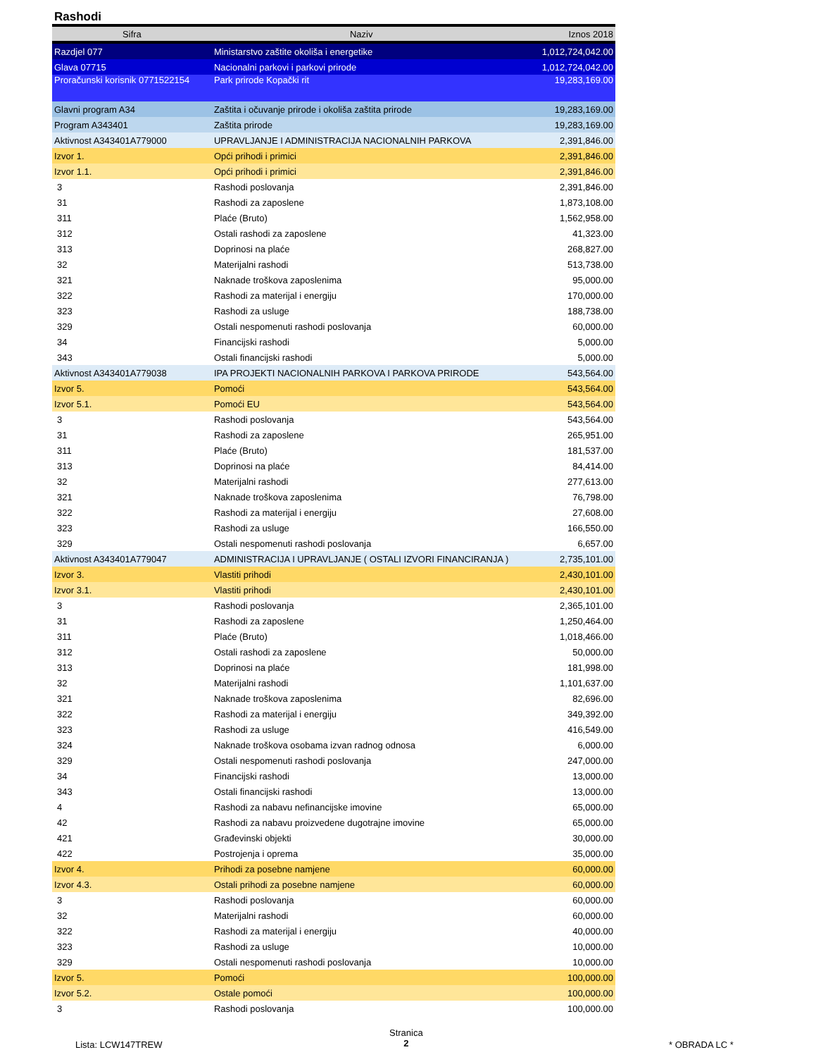Rashodi
| Sifra | Naziv | Iznos 2018 |
| --- | --- | --- |
| Razdjel 077 | Ministarstvo zaštite okoliša i energetike | 1,012,724,042.00 |
| Glava 07715 | Nacionalni parkovi i parkovi prirode | 1,012,724,042.00 |
| Proračunski korisnik 0771522154 | Park prirode Kopački rit | 19,283,169.00 |
| Glavni program A34 | Zaštita i očuvanje prirode i okoliša zaštita prirode | 19,283,169.00 |
| Program A343401 | Zaštita prirode | 19,283,169.00 |
| Aktivnost A343401A779000 | UPRAVLJANJE I ADMINISTRACIJA NACIONALNIH PARKOVA | 2,391,846.00 |
| Izvor 1. | Opći prihodi i primici | 2,391,846.00 |
| Izvor 1.1. | Opći prihodi i primici | 2,391,846.00 |
| 3 | Rashodi poslovanja | 2,391,846.00 |
| 31 | Rashodi za zaposlene | 1,873,108.00 |
| 311 | Plaće (Bruto) | 1,562,958.00 |
| 312 | Ostali rashodi za zaposlene | 41,323.00 |
| 313 | Doprinosi na plaće | 268,827.00 |
| 32 | Materijalni rashodi | 513,738.00 |
| 321 | Naknade troškova zaposlenima | 95,000.00 |
| 322 | Rashodi za materijal i energiju | 170,000.00 |
| 323 | Rashodi za usluge | 188,738.00 |
| 329 | Ostali nespomenuti rashodi poslovanja | 60,000.00 |
| 34 | Financijski rashodi | 5,000.00 |
| 343 | Ostali financijski rashodi | 5,000.00 |
| Aktivnost A343401A779038 | IPA PROJEKTI NACIONALNIH PARKOVA I PARKOVA PRIRODE | 543,564.00 |
| Izvor 5. | Pomoći | 543,564.00 |
| Izvor 5.1. | Pomoći EU | 543,564.00 |
| 3 | Rashodi poslovanja | 543,564.00 |
| 31 | Rashodi za zaposlene | 265,951.00 |
| 311 | Plaće (Bruto) | 181,537.00 |
| 313 | Doprinosi na plaće | 84,414.00 |
| 32 | Materijalni rashodi | 277,613.00 |
| 321 | Naknade troškova zaposlenima | 76,798.00 |
| 322 | Rashodi za materijal i energiju | 27,608.00 |
| 323 | Rashodi za usluge | 166,550.00 |
| 329 | Ostali nespomenuti rashodi poslovanja | 6,657.00 |
| Aktivnost A343401A779047 | ADMINISTRACIJA I UPRAVLJANJE ( OSTALI IZVORI FINANCIRANJA ) | 2,735,101.00 |
| Izvor 3. | Vlastiti prihodi | 2,430,101.00 |
| Izvor 3.1. | Vlastiti prihodi | 2,430,101.00 |
| 3 | Rashodi poslovanja | 2,365,101.00 |
| 31 | Rashodi za zaposlene | 1,250,464.00 |
| 311 | Plaće (Bruto) | 1,018,466.00 |
| 312 | Ostali rashodi za zaposlene | 50,000.00 |
| 313 | Doprinosi na plaće | 181,998.00 |
| 32 | Materijalni rashodi | 1,101,637.00 |
| 321 | Naknade troškova zaposlenima | 82,696.00 |
| 322 | Rashodi za materijal i energiju | 349,392.00 |
| 323 | Rashodi za usluge | 416,549.00 |
| 324 | Naknade troškova osobama izvan radnog odnosa | 6,000.00 |
| 329 | Ostali nespomenuti rashodi poslovanja | 247,000.00 |
| 34 | Financijski rashodi | 13,000.00 |
| 343 | Ostali financijski rashodi | 13,000.00 |
| 4 | Rashodi za nabavu nefinancijske imovine | 65,000.00 |
| 42 | Rashodi za nabavu proizvedene dugotrajne imovine | 65,000.00 |
| 421 | Građevinski objekti | 30,000.00 |
| 422 | Postrojenja i oprema | 35,000.00 |
| Izvor 4. | Prihodi za posebne namjene | 60,000.00 |
| Izvor 4.3. | Ostali prihodi za posebne namjene | 60,000.00 |
| 3 | Rashodi poslovanja | 60,000.00 |
| 32 | Materijalni rashodi | 60,000.00 |
| 322 | Rashodi za materijal i energiju | 40,000.00 |
| 323 | Rashodi za usluge | 10,000.00 |
| 329 | Ostali nespomenuti rashodi poslovanja | 10,000.00 |
| Izvor 5. | Pomoći | 100,000.00 |
| Izvor 5.2. | Ostale pomoći | 100,000.00 |
| 3 | Rashodi poslovanja | 100,000.00 |
Lista: LCW147TREW
Stranica
2
* OBRADA LC *